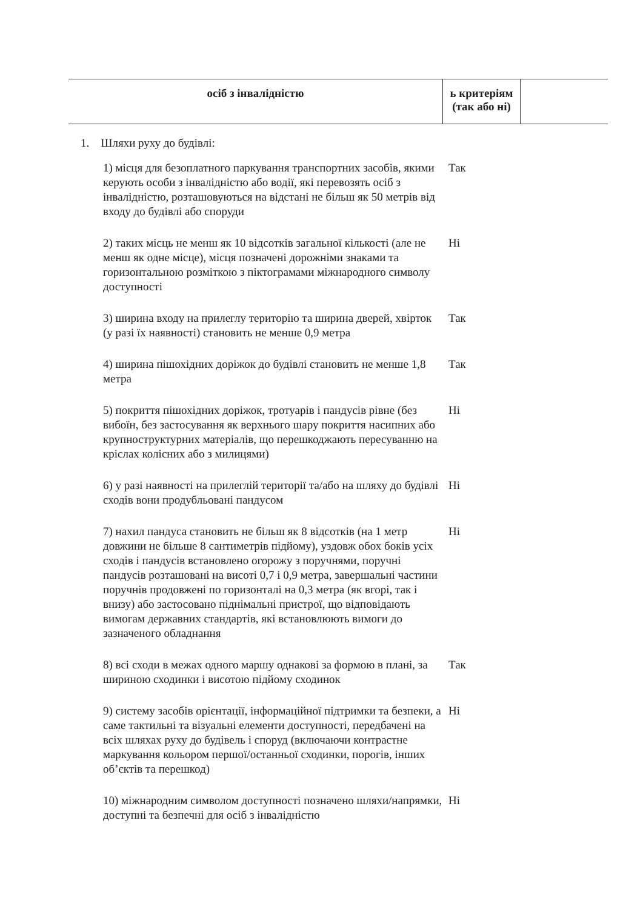| осіб з інвалідністю | ь критеріям (так або ні) | |
1. Шляхи руху до будівлі:
| 1) місця для безоплатного паркування транспортних засобів, якими керують особи з інвалідністю або водії, які перевозять осіб з інвалідністю, розташовуються на відстані не більш як 50 метрів від входу до будівлі або споруди | Так |
| 2) таких місць не менш як 10 відсотків загальної кількості (але не менш як одне місце), місця позначені дорожніми знаками та горизонтальною розміткою з піктограмами міжнародного символу доступності | Ні |
| 3) ширина входу на прилеглу територію та ширина дверей, хвірток (у разі їх наявності) становить не менше 0,9 метра | Так |
| 4) ширина пішохідних доріжок до будівлі становить не менше 1,8 метра | Так |
| 5) покриття пішохідних доріжок, тротуарів і пандусів рівне (без вибоїн, без застосування як верхнього шару покриття насипних або крупноструктурних матеріалів, що перешкоджають пересуванню на кріслах колісних або з милицями) | Ні |
| 6) у разі наявності на прилеглій території та/або на шляху до будівлі сходів вони продубльовані пандусом | Ні |
| 7) нахил пандуса становить не більш як 8 відсотків (на 1 метр довжини не більше 8 сантиметрів підйому), уздовж обох боків усіх сходів і пандусів встановлено огорожу з поручнями, поручні пандусів розташовані на висоті 0,7 і 0,9 метра, завершальні частини поручнів продовжені по горизонталі на 0,3 метра (як вгорі, так і внизу) або застосовано піднімальні пристрої, що відповідають вимогам державних стандартів, які встановлюють вимоги до зазначеного обладнання | Ні |
| 8) всі сходи в межах одного маршу однакові за формою в плані, за шириною сходинки і висотою підйому сходинок | Так |
| 9) систему засобів орієнтації, інформаційної підтримки та безпеки, а саме тактильні та візуальні елементи доступності, передбачені на всіх шляхах руху до будівель і споруд (включаючи контрастне маркування кольором першої/останньої сходинки, порогів, інших об’єктів та перешкод) | Ні |
| 10) міжнародним символом доступності позначено шляхи/напрямки, доступні та безпечні для осіб з інвалідністю | Ні |